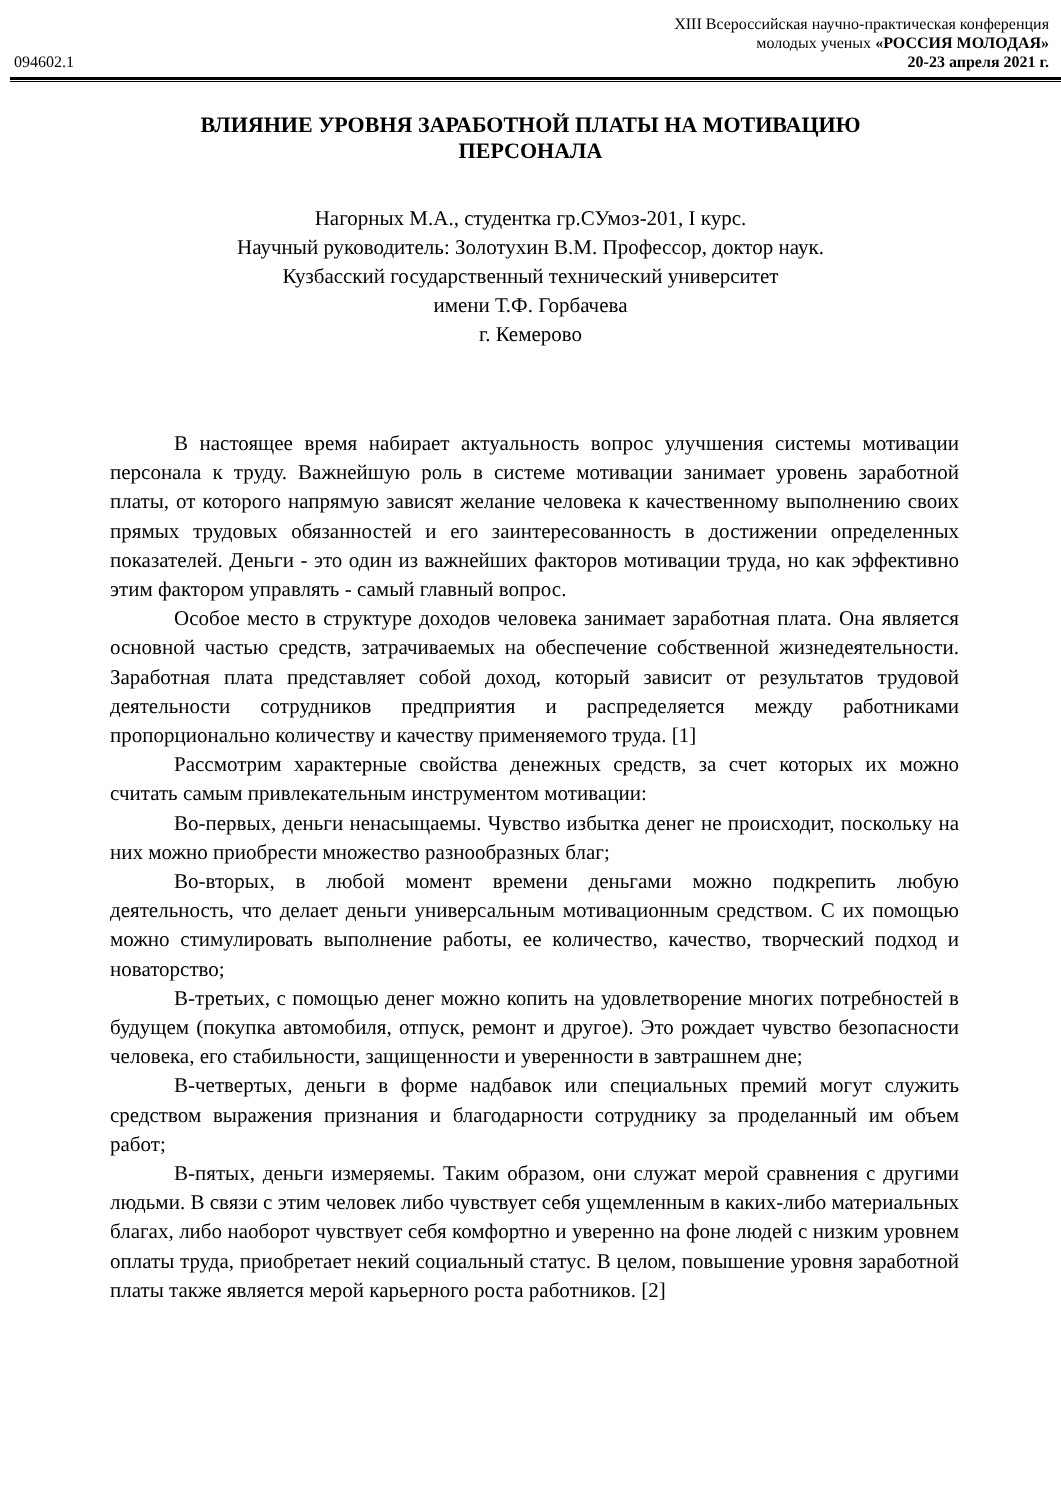XIII Всероссийская научно-практическая конференция
молодых ученых «РОССИЯ МОЛОДАЯ»
094602.1 20-23 апреля 2021 г.
ВЛИЯНИЕ УРОВНЯ ЗАРАБОТНОЙ ПЛАТЫ НА МОТИВАЦИЮ ПЕРСОНАЛА
Нагорных М.А., студентка гр.СУмоз-201, I курс.
Научный руководитель: Золотухин В.М. Профессор, доктор наук.
Кузбасский государственный технический университет
имени Т.Ф. Горбачева
г. Кемерово
В настоящее время набирает актуальность вопрос улучшения системы мотивации персонала к труду. Важнейшую роль в системе мотивации занимает уровень заработной платы, от которого напрямую зависят желание человека к качественному выполнению своих прямых трудовых обязанностей и его заинтересованность в достижении определенных показателей. Деньги - это один из важнейших факторов мотивации труда, но как эффективно этим фактором управлять - самый главный вопрос.
Особое место в структуре доходов человека занимает заработная плата. Она является основной частью средств, затрачиваемых на обеспечение собственной жизнедеятельности. Заработная плата представляет собой доход, который зависит от результатов трудовой деятельности сотрудников предприятия и распределяется между работниками пропорционально количеству и качеству применяемого труда. [1]
Рассмотрим характерные свойства денежных средств, за счет которых их можно считать самым привлекательным инструментом мотивации:
Во-первых, деньги ненасыщаемы. Чувство избытка денег не происходит, поскольку на них можно приобрести множество разнообразных благ;
Во-вторых, в любой момент времени деньгами можно подкрепить любую деятельность, что делает деньги универсальным мотивационным средством. С их помощью можно стимулировать выполнение работы, ее количество, качество, творческий подход и новаторство;
В-третьих, с помощью денег можно копить на удовлетворение многих потребностей в будущем (покупка автомобиля, отпуск, ремонт и другое). Это рождает чувство безопасности человека, его стабильности, защищенности и уверенности в завтрашнем дне;
В-четвертых, деньги в форме надбавок или специальных премий могут служить средством выражения признания и благодарности сотруднику за проделанный им объем работ;
В-пятых, деньги измеряемы. Таким образом, они служат мерой сравнения с другими людьми. В связи с этим человек либо чувствует себя ущемленным в каких-либо материальных благах, либо наоборот чувствует себя комфортно и уверенно на фоне людей с низким уровнем оплаты труда, приобретает некий социальный статус. В целом, повышение уровня заработной платы также является мерой карьерного роста работников. [2]